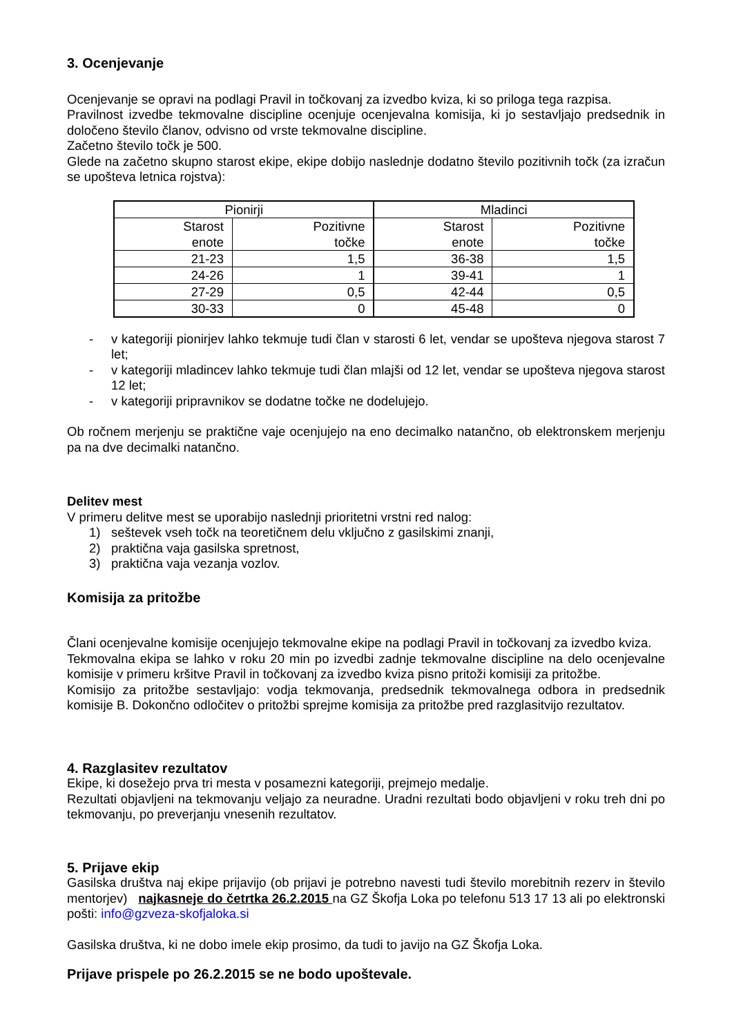3. Ocenjevanje
Ocenjevanje se opravi na podlagi Pravil in točkovanj za izvedbo kviza, ki so priloga tega razpisa.
Pravilnost izvedbe tekmovalne discipline ocenjuje ocenjevalna komisija, ki jo sestavljajo predsednik in določeno število članov, odvisno od vrste tekmovalne discipline.
Začetno število točk je 500.
Glede na začetno skupno starost ekipe, ekipe dobijo naslednje dodatno število pozitivnih točk (za izračun se upošteva letnica rojstva):
| Pionirji | | Mladinci | |
| --- | --- | --- | --- |
| Starost enote | Pozitivne točke | Starost enote | Pozitivne točke |
| 21-23 | 1,5 | 36-38 | 1,5 |
| 24-26 | 1 | 39-41 | 1 |
| 27-29 | 0,5 | 42-44 | 0,5 |
| 30-33 | 0 | 45-48 | 0 |
- v kategoriji pionirjev lahko tekmuje tudi član v starosti 6 let, vendar se upošteva njegova starost 7 let;
- v kategoriji mladincev lahko tekmuje tudi član mlajši od 12 let, vendar se upošteva njegova starost 12 let;
- v kategoriji pripravnikov se dodatne točke ne dodelujejo.
Ob ročnem merjenju se praktične vaje ocenjujejo na eno decimalko natančno, ob elektronskem merjenju pa na dve decimalki natančno.
Delitev mest
V primeru delitve mest se uporabijo naslednji prioritetni vrstni red nalog:
1) seštevek vseh točk na teoretičnem delu vključno z gasilskimi znanji,
2) praktična vaja gasilska spretnost,
3) praktična vaja vezanja vozlov.
Komisija za pritožbe
Člani ocenjevalne komisije ocenjujejo tekmovalne ekipe na podlagi Pravil in točkovanj za izvedbo kviza.
Tekmovalna ekipa se lahko v roku 20 min po izvedbi zadnje tekmovalne discipline na delo ocenjevalne komisije v primeru kršitve Pravil in točkovanj za izvedbo kviza pisno pritoži komisiji za pritožbe.
Komisijo za pritožbe sestavljajo: vodja tekmovanja, predsednik tekmovalnega odbora in predsednik komisije B. Dokončno odločitev o pritožbi sprejme komisija za pritožbe pred razglasitvijo rezultatov.
4. Razglasitev rezultatov
Ekipe, ki dosežejo prva tri mesta v posamezni kategoriji, prejmejo medalje.
Rezultati objavljeni na tekmovanju veljajo za neuradne. Uradni rezultati bodo objavljeni v roku treh dni po tekmovanju, po preverjanju vnesenih rezultatov.
5. Prijave ekip
Gasilska društva naj ekipe prijavijo (ob prijavi je potrebno navesti tudi število morebitnih rezerv in število mentorjev) najkasneje do četrtka 26.2.2015 na GZ Škofja Loka po telefonu 513 17 13 ali po elektronski pošti: info@gzveza-skofjaloka.si
Gasilska društva, ki ne dobo imele ekip prosimo, da tudi to javijo na GZ Škofja Loka.
Prijave prispele po 26.2.2015 se ne bodo upoštevale.